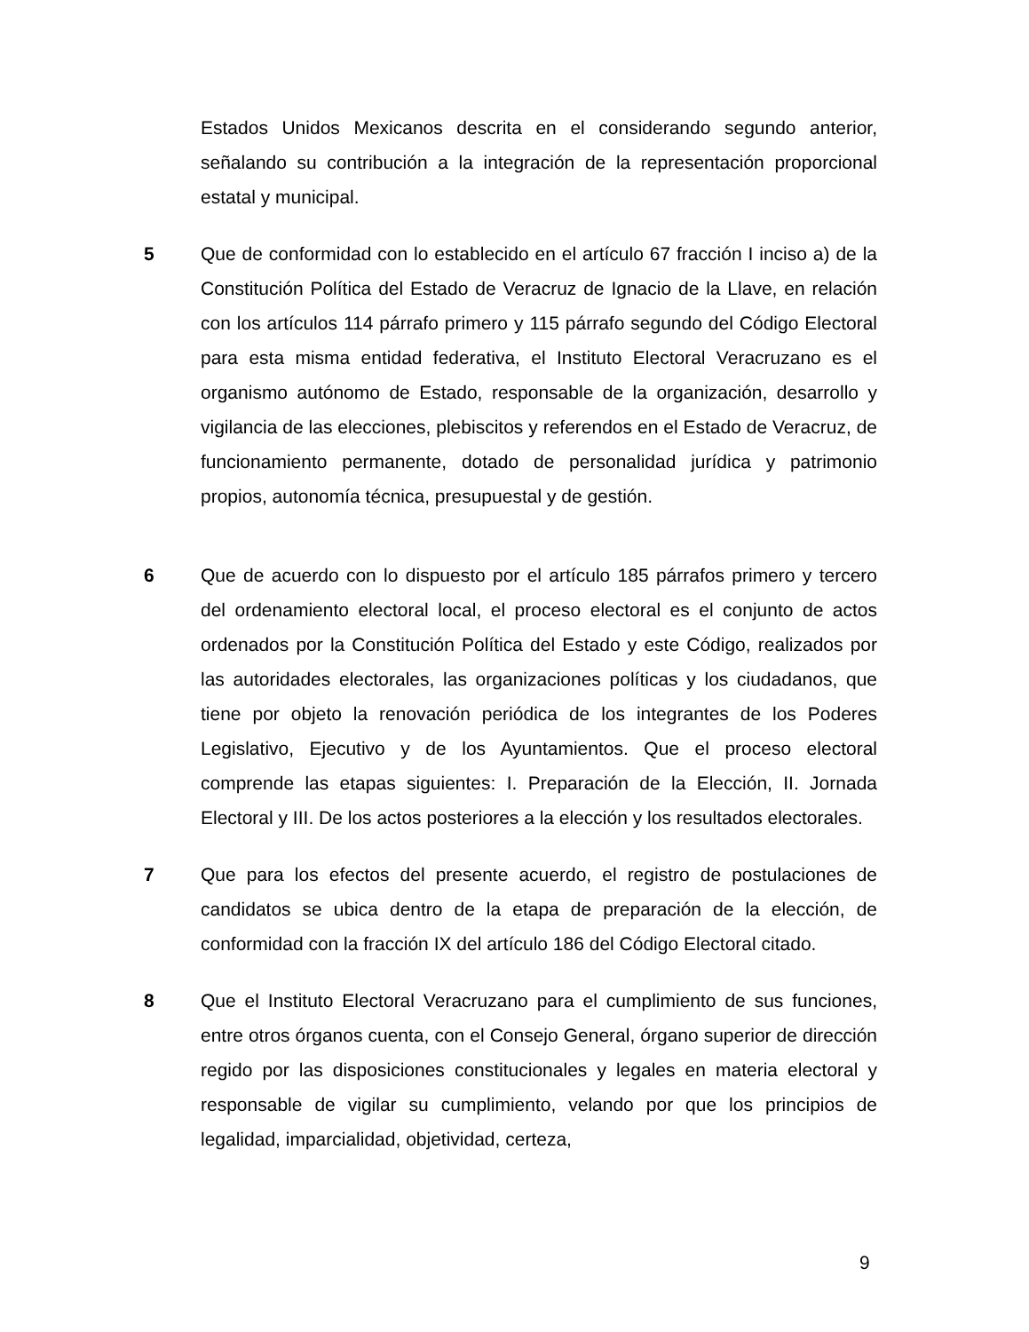Estados Unidos Mexicanos descrita en el considerando segundo anterior, señalando su contribución a la integración de la representación proporcional estatal y municipal.
5 Que de conformidad con lo establecido en el artículo 67 fracción I inciso a) de la Constitución Política del Estado de Veracruz de Ignacio de la Llave, en relación con los artículos 114 párrafo primero y 115 párrafo segundo del Código Electoral para esta misma entidad federativa, el Instituto Electoral Veracruzano es el organismo autónomo de Estado, responsable de la organización, desarrollo y vigilancia de las elecciones, plebiscitos y referendos en el Estado de Veracruz, de funcionamiento permanente, dotado de personalidad jurídica y patrimonio propios, autonomía técnica, presupuestal y de gestión.
6 Que de acuerdo con lo dispuesto por el artículo 185 párrafos primero y tercero del ordenamiento electoral local, el proceso electoral es el conjunto de actos ordenados por la Constitución Política del Estado y este Código, realizados por las autoridades electorales, las organizaciones políticas y los ciudadanos, que tiene por objeto la renovación periódica de los integrantes de los Poderes Legislativo, Ejecutivo y de los Ayuntamientos. Que el proceso electoral comprende las etapas siguientes: I. Preparación de la Elección, II. Jornada Electoral y III. De los actos posteriores a la elección y los resultados electorales.
7 Que para los efectos del presente acuerdo, el registro de postulaciones de candidatos se ubica dentro de la etapa de preparación de la elección, de conformidad con la fracción IX del artículo 186 del Código Electoral citado.
8 Que el Instituto Electoral Veracruzano para el cumplimiento de sus funciones, entre otros órganos cuenta, con el Consejo General, órgano superior de dirección regido por las disposiciones constitucionales y legales en materia electoral y responsable de vigilar su cumplimiento, velando por que los principios de legalidad, imparcialidad, objetividad, certeza,
9